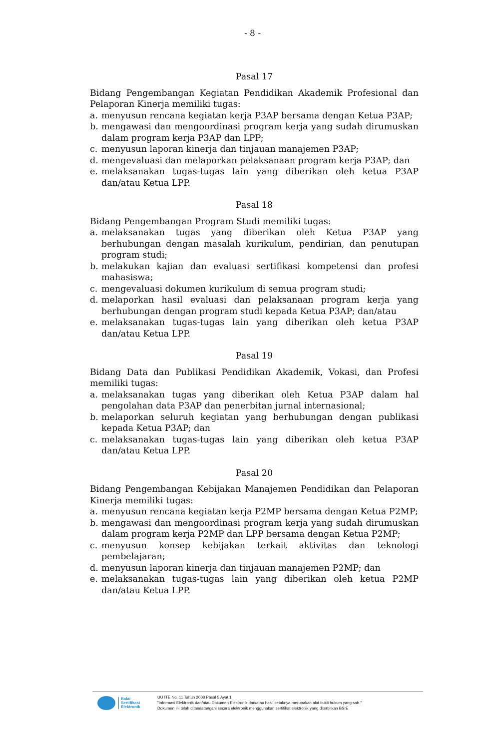- 8 -
Pasal 17
Bidang Pengembangan Kegiatan Pendidikan Akademik Profesional dan Pelaporan Kinerja memiliki tugas:
a. menyusun rencana kegiatan kerja P3AP bersama dengan Ketua P3AP;
b. mengawasi dan mengoordinasi program kerja yang sudah dirumuskan dalam program kerja P3AP dan LPP;
c. menyusun laporan kinerja dan tinjauan manajemen P3AP;
d. mengevaluasi dan melaporkan pelaksanaan program kerja P3AP; dan
e. melaksanakan tugas-tugas lain yang diberikan oleh ketua P3AP dan/atau Ketua LPP.
Pasal 18
Bidang Pengembangan Program Studi memiliki tugas:
a. melaksanakan tugas yang diberikan oleh Ketua P3AP yang berhubungan dengan masalah kurikulum, pendirian, dan penutupan program studi;
b. melakukan kajian dan evaluasi sertifikasi kompetensi dan profesi mahasiswa;
c. mengevaluasi dokumen kurikulum di semua program studi;
d. melaporkan hasil evaluasi dan pelaksanaan program kerja yang berhubungan dengan program studi kepada Ketua P3AP; dan/atau
e. melaksanakan tugas-tugas lain yang diberikan oleh ketua P3AP dan/atau Ketua LPP.
Pasal 19
Bidang Data dan Publikasi Pendidikan Akademik, Vokasi, dan Profesi memiliki tugas:
a. melaksanakan tugas yang diberikan oleh Ketua P3AP dalam hal pengolahan data P3AP dan penerbitan jurnal internasional;
b. melaporkan seluruh kegiatan yang berhubungan dengan publikasi kepada Ketua P3AP; dan
c. melaksanakan tugas-tugas lain yang diberikan oleh ketua P3AP dan/atau Ketua LPP.
Pasal 20
Bidang Pengembangan Kebijakan Manajemen Pendidikan dan Pelaporan Kinerja memiliki tugas:
a. menyusun rencana kegiatan kerja P2MP bersama dengan Ketua P2MP;
b. mengawasi dan mengoordinasi program kerja yang sudah dirumuskan dalam program kerja P2MP dan LPP bersama dengan Ketua P2MP;
c. menyusun konsep kebijakan terkait aktivitas dan teknologi pembelajaran;
d. menyusun laporan kinerja dan tinjauan manajemen P2MP; dan
e. melaksanakan tugas-tugas lain yang diberikan oleh ketua P2MP dan/atau Ketua LPP.
Balai
Sertifikasi
Elektronik
UU ITE No. 11 Tahun 2008 Pasal 5 Ayat 1
"Informasi Elektronik dan/atau Dokumen Elektronik dan/atau hasil cetaknya merupakan alat bukti hukum yang sah."
Dokumen ini telah ditandatangani secara elektronik menggunakan sertifikat elektronik yang diterbitkan BSrE